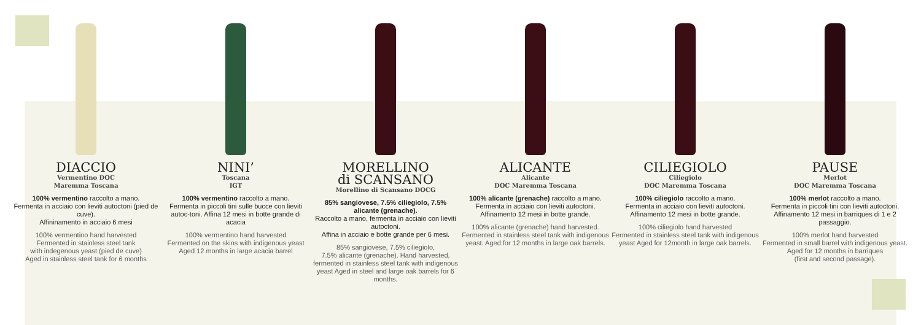DIACCIO
Vermentino DOC
Maremma Toscana
100% vermentino raccolto a mano.
Fermenta in acciaio con lieviti autoctoni (pied de cuve).
Affininamento in acciaio 6 mesi
100% vermentino hand harvested
Fermented in stainless steel tank
with indegenous yeast (pied de cuve)
Aged in stainless steel tank for 6 months
NINI’
Toscana
IGT
100% vermentino raccolto a mano.
Fermenta in piccoli tini sulle bucce con lieviti autoc-toni. Affina 12 mesi in botte grande di acacia
100% vermentino hand harvested
Fermented on the skins with indigenous yeast
Aged 12 months in large acacia barrel
MORELLINO
di SCANSANO
Morellino di Scansano DOCG
85% sangiovese, 7.5% ciliegiolo, 7.5% alicante (grenache).
Raccolto a mano, fermenta in acciaio con lieviti autoctoni.
Affina in acciaio e botte grande per 6 mesi.
85% sangiovese, 7.5% ciliegiolo,
7.5% alicante (grenache). Hand harvested, fermented in stainless steel tank with indigenous yeast Aged in steel and large oak barrels for 6 months.
ALICANTE
Alicante
DOC Maremma Toscana
100% alicante (grenache) raccolto a mano.
Fermenta in acciaio con lieviti autoctoni.
Affinamento 12 mesi in botte grande.
100% alicante (grenache) hand harvested.
Fermented in stainless steel tank with indigenous yeast. Aged for 12 months in large oak barrels.
CILIEGIOLO
Ciliegiolo
DOC Maremma Toscana
100% ciliegiolo raccolto a mano.
Fermenta in acciaio con lieviti autoctoni.
Affinamento 12 mesi in botte grande.
100% ciliegiolo hand harvested
Fermented in stainless steel tank with indigenous yeast Aged for 12month in large oak barrels.
PAUSE
Merlot
DOC Maremma Toscana
100% merlot raccolto a mano.
Fermenta in piccoli tini con lieviti autoctoni.
Affinamento 12 mesi in barriques di 1 e 2 passaggio.
100% merlot hand harvested
Fermented in small barrel with indigenous yeast.
Aged for 12 months in barriques
(first and second passage).